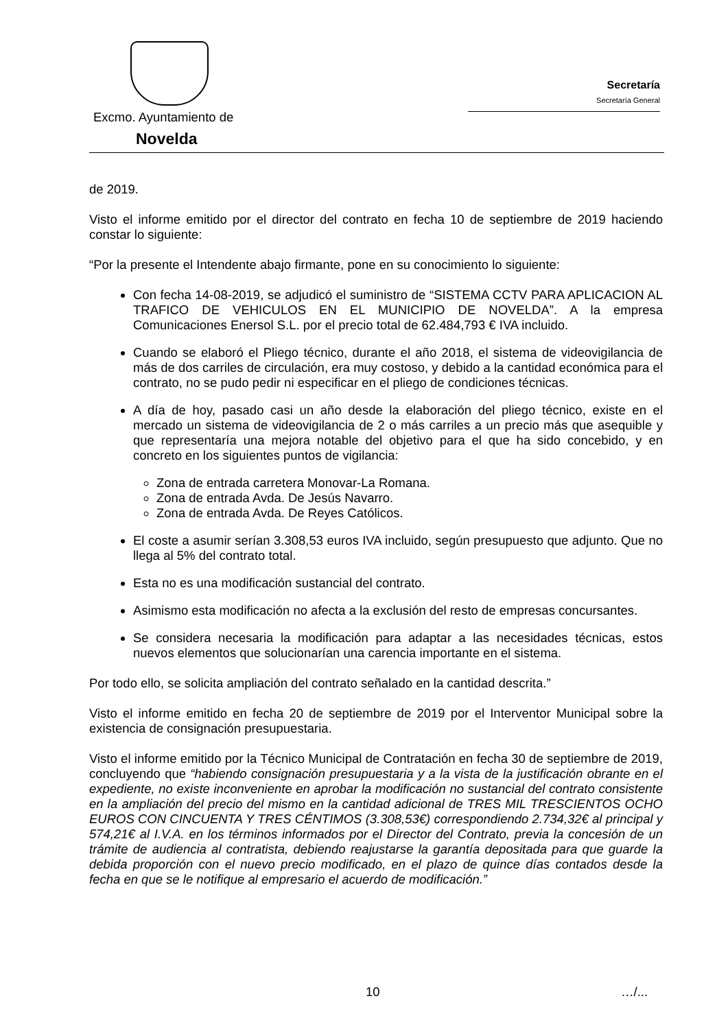Secretaría
Secretaría General
Excmo. Ayuntamiento de
Novelda
de 2019.
Visto el informe emitido por el director del contrato en fecha 10 de septiembre de 2019 haciendo constar lo siguiente:
“Por la presente el Intendente abajo firmante, pone en su conocimiento lo siguiente:
Con fecha 14-08-2019, se adjudicó el suministro de “SISTEMA CCTV PARA APLICACION AL TRAFICO DE VEHICULOS EN EL MUNICIPIO DE NOVELDA”. A la empresa Comunicaciones Enersol S.L. por el precio total de 62.484,793 € IVA incluido.
Cuando se elaboró el Pliego técnico, durante el año 2018, el sistema de videovigilancia de más de dos carriles de circulación, era muy costoso, y debido a la cantidad económica para el contrato, no se pudo pedir ni especificar en el pliego de condiciones técnicas.
A día de hoy, pasado casi un año desde la elaboración del pliego técnico, existe en el mercado un sistema de videovigilancia de 2 o más carriles a un precio más que asequible y que representaría una mejora notable del objetivo para el que ha sido concebido, y en concreto en los siguientes puntos de vigilancia:
Zona de entrada carretera Monovar-La Romana.
Zona de entrada Avda. De Jesús Navarro.
Zona de entrada Avda. De Reyes Católicos.
El coste a asumir serían 3.308,53 euros IVA incluido, según presupuesto que adjunto. Que no llega al 5% del contrato total.
Esta no es una modificación sustancial del contrato.
Asimismo esta modificación no afecta a la exclusión del resto de empresas concursantes.
Se considera necesaria la modificación para adaptar a las necesidades técnicas, estos nuevos elementos que solucionarían una carencia importante en el sistema.
Por todo ello, se solicita ampliación del contrato señalado en la cantidad descrita.”
Visto el informe emitido en fecha 20 de septiembre de 2019 por el Interventor Municipal sobre la existencia de consignación presupuestaria.
Visto el informe emitido por la Técnico Municipal de Contratación en fecha 30 de septiembre de 2019, concluyendo que “habiendo consignación presupuestaria y a la vista de la justificación obrante en el expediente, no existe inconveniente en aprobar la modificación no sustancial del contrato consistente en la ampliación del precio del mismo en la cantidad adicional de TRES MIL TRESCIENTOS OCHO EUROS CON CINCUENTA Y TRES CÉNTIMOS (3.308,53€) correspondiendo 2.734,32€ al principal y 574,21€ al I.V.A. en los términos informados por el Director del Contrato, previa la concesión de un trámite de audiencia al contratista, debiendo reajustarse la garantía depositada para que guarde la debida proporción con el nuevo precio modificado, en el plazo de quince días contados desde la fecha en que se le notifique al empresario el acuerdo de modificación.”
10 …/...